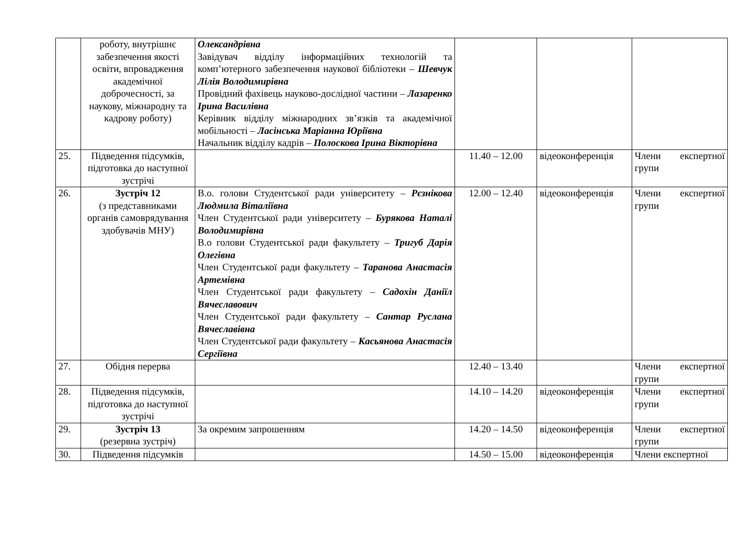| | роботу, внутрішнє забезпечення якості освіти, впровадження академічної доброчесності, за наукову, міжнародну та кадрову роботу) | Олександрівна Завідувач відділу інформаційних технологій та комп’ютерного забезпечення наукової бібліотеки – Шевчук Лілія Володимирівна Провідний фахівець науково-дослідної частини – Лазаренко Ірина Василівна Керівник відділу міжнародних зв’язків та академічної мобільності – Ласінська Маріанна Юріївна Начальник відділу кадрів – Полоскова Ірина Вікторівна | | | |
| 25. | Підведення підсумків, підготовка до наступної зустрічі | | 11.40 – 12.00 | відеоконференція | Члени експертної групи |
| 26. | Зустріч 12 (з представниками органів самоврядування здобувачів МНУ) | В.о. голови Студентської ради університету – Рєзнікова Людмила Віталіївна Член Студентської ради університету – Бурякова Наталі Володимирівна В.о голови Студентської ради факультету – Тригуб Дарія Олегівна Член Студентської ради факультету – Таранова Анастасія Артемівна Член Студентської ради факультету – Садохін Даніїл Вячеславович Член Студентської ради факультету – Сантар Руслана Вячеславівна Член Студентської ради факультету – Касьянова Анастасія Сергіївна | 12.00 – 12.40 | відеоконференція | Члени експертної групи |
| 27. | Обідня перерва | | 12.40 – 13.40 | | Члени експертної групи |
| 28. | Підведення підсумків, підготовка до наступної зустрічі | | 14.10 – 14.20 | відеоконференція | Члени експертної групи |
| 29. | Зустріч 13 (резервна зустріч) | За окремим запрошенням | 14.20 – 14.50 | відеоконференція | Члени експертної групи |
| 30. | Підведення підсумків | | 14.50 – 15.00 | відеоконференція | Члени експертної |